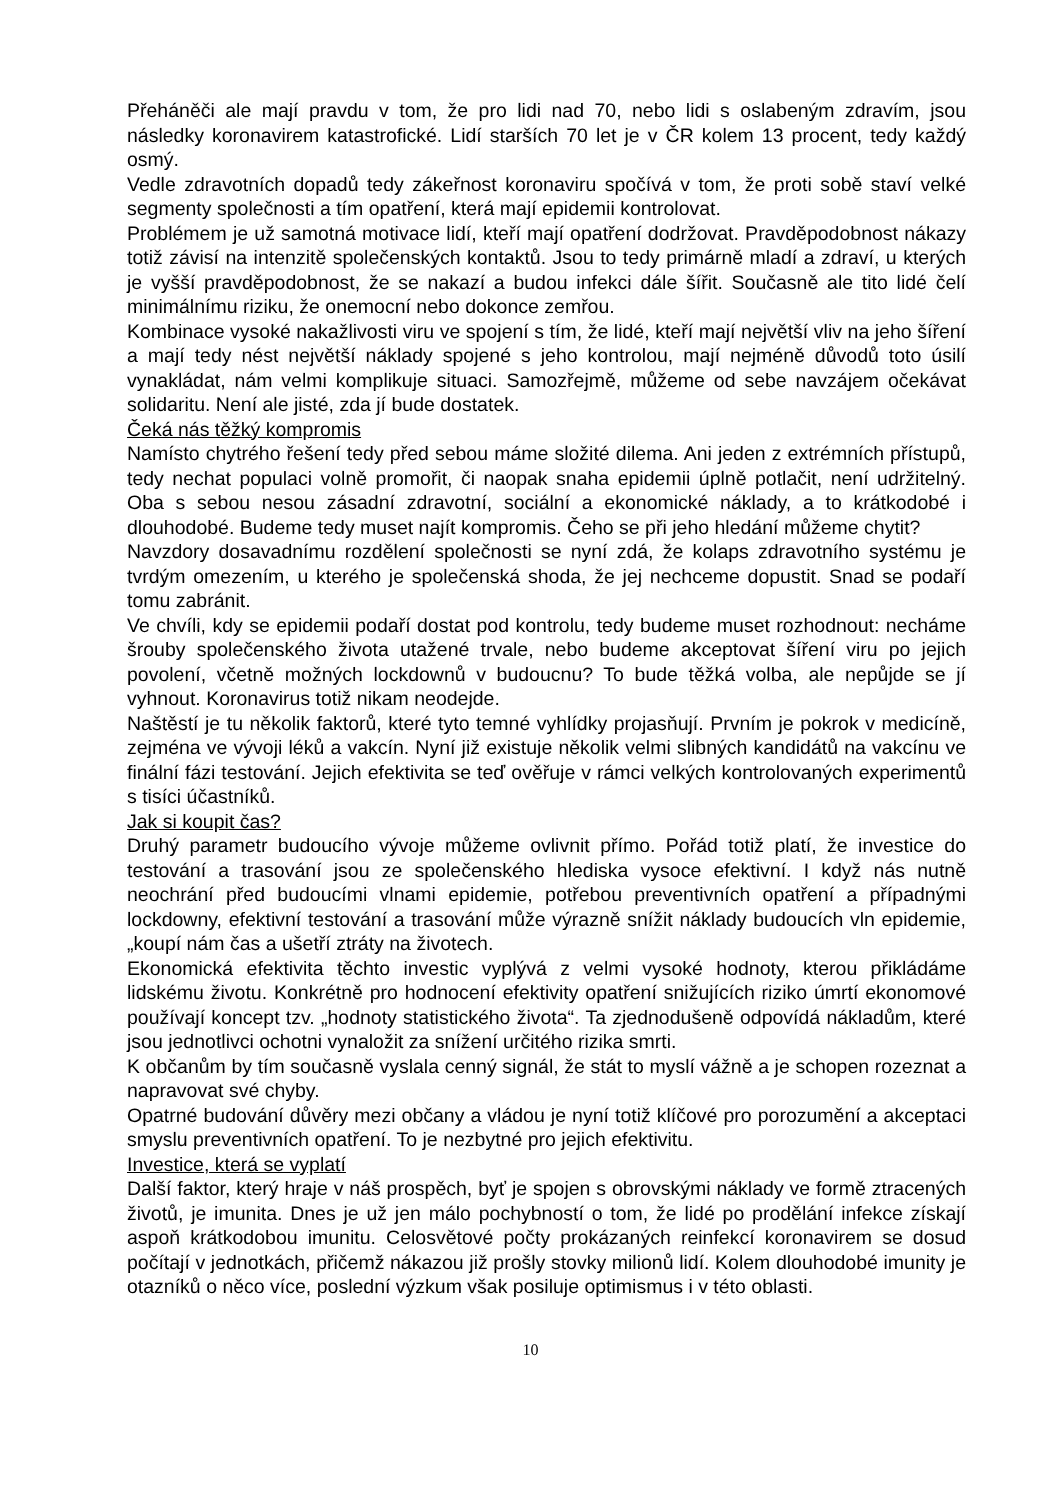Přeháněči ale mají pravdu v tom, že pro lidi nad 70, nebo lidi s oslabeným zdravím, jsou následky koronavirem katastrofické. Lidí starších 70 let je v ČR kolem 13 procent, tedy každý osmý.
Vedle zdravotních dopadů tedy zákeřnost koronaviru spočívá v tom, že proti sobě staví velké segmenty společnosti a tím opatření, která mají epidemii kontrolovat.
Problémem je už samotná motivace lidí, kteří mají opatření dodržovat. Pravděpodobnost nákazy totiž závisí na intenzitě společenských kontaktů. Jsou to tedy primárně mladí a zdraví, u kterých je vyšší pravděpodobnost, že se nakazí a budou infekci dále šířit. Současně ale tito lidé čelí minimálnímu riziku, že onemocní nebo dokonce zemřou.
Kombinace vysoké nakažlivosti viru ve spojení s tím, že lidé, kteří mají největší vliv na jeho šíření a mají tedy nést největší náklady spojené s jeho kontrolou, mají nejméně důvodů toto úsilí vynakládat, nám velmi komplikuje situaci. Samozřejmě, můžeme od sebe navzájem očekávat solidaritu. Není ale jisté, zda jí bude dostatek.
Čeká nás těžký kompromis
Namísto chytrého řešení tedy před sebou máme složité dilema. Ani jeden z extrémních přístupů, tedy nechat populaci volně promořit, či naopak snaha epidemii úplně potlačit, není udržitelný. Oba s sebou nesou zásadní zdravotní, sociální a ekonomické náklady, a to krátkodobé i dlouhodobé. Budeme tedy muset najít kompromis. Čeho se při jeho hledání můžeme chytit?
Navzdory dosavadnímu rozdělení společnosti se nyní zdá, že kolaps zdravotního systému je tvrdým omezením, u kterého je společenská shoda, že jej nechceme dopustit. Snad se podaří tomu zabránit.
Ve chvíli, kdy se epidemii podaří dostat pod kontrolu, tedy budeme muset rozhodnout: necháme šrouby společenského života utažené trvale, nebo budeme akceptovat šíření viru po jejich povolení, včetně možných lockdownů v budoucnu? To bude těžká volba, ale nepůjde se jí vyhnout. Koronavirus totiž nikam neodejde.
Naštěstí je tu několik faktorů, které tyto temné vyhlídky projasňují. Prvním je pokrok v medicíně, zejména ve vývoji léků a vakcín. Nyní již existuje několik velmi slibných kandidátů na vakcínu ve finální fázi testování. Jejich efektivita se teď ověřuje v rámci velkých kontrolovaných experimentů s tisíci účastníků.
Jak si koupit čas?
Druhý parametr budoucího vývoje můžeme ovlivnit přímo. Pořád totiž platí, že investice do testování a trasování jsou ze společenského hlediska vysoce efektivní. I když nás nutně neochrání před budoucími vlnami epidemie, potřebou preventivních opatření a případnými lockdowny, efektivní testování a trasování může výrazně snížit náklady budoucích vln epidemie, „koupí nám čas a ušetří ztráty na životech.
Ekonomická efektivita těchto investic vyplývá z velmi vysoké hodnoty, kterou přikládáme lidskému životu. Konkrétně pro hodnocení efektivity opatření snižujících riziko úmrtí ekonomové používají koncept tzv. „hodnoty statistického života“. Ta zjednodušeně odpovídá nákladům, které jsou jednotlivci ochotni vynaložit za snížení určitého rizika smrti.
K občanům by tím současně vyslala cenný signál, že stát to myslí vážně a je schopen rozeznat a napravovat své chyby.
Opatrné budování důvěry mezi občany a vládou je nyní totiž klíčové pro porozumění a akceptaci smyslu preventivních opatření. To je nezbytné pro jejich efektivitu.
Investice, která se vyplatí
Další faktor, který hraje v náš prospěch, byť je spojen s obrovskými náklady ve formě ztracených životů, je imunita. Dnes je už jen málo pochybností o tom, že lidé po prodělání infekce získají aspoň krátkodobou imunitu. Celosvětové počty prokázaných reinfekcí koronavirem se dosud počítají v jednotkách, přičemž nákazou již prošly stovky milionů lidí. Kolem dlouhodobé imunity je otazníků o něco více, poslední výzkum však posiluje optimismus i v této oblasti.
10